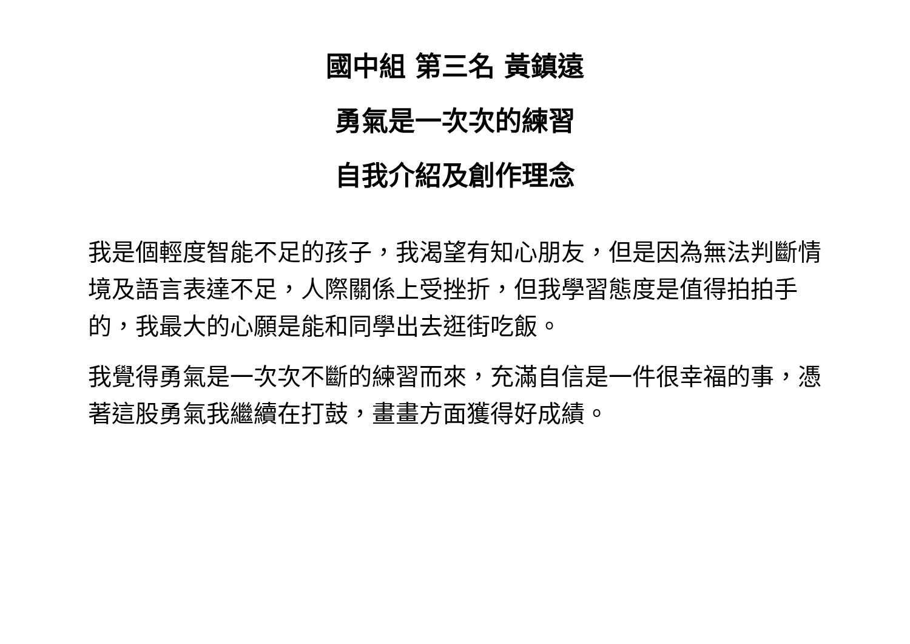國中組 第三名 黃鎮遠
勇氣是一次次的練習
自我介紹及創作理念
我是個輕度智能不足的孩子，我渴望有知心朋友，但是因為無法判斷情境及語言表達不足，人際關係上受挫折，但我學習態度是值得拍拍手的，我最大的心願是能和同學出去逛街吃飯。
我覺得勇氣是一次次不斷的練習而來，充滿自信是一件很幸福的事，憑著這股勇氣我繼續在打鼓，畫畫方面獲得好成績。